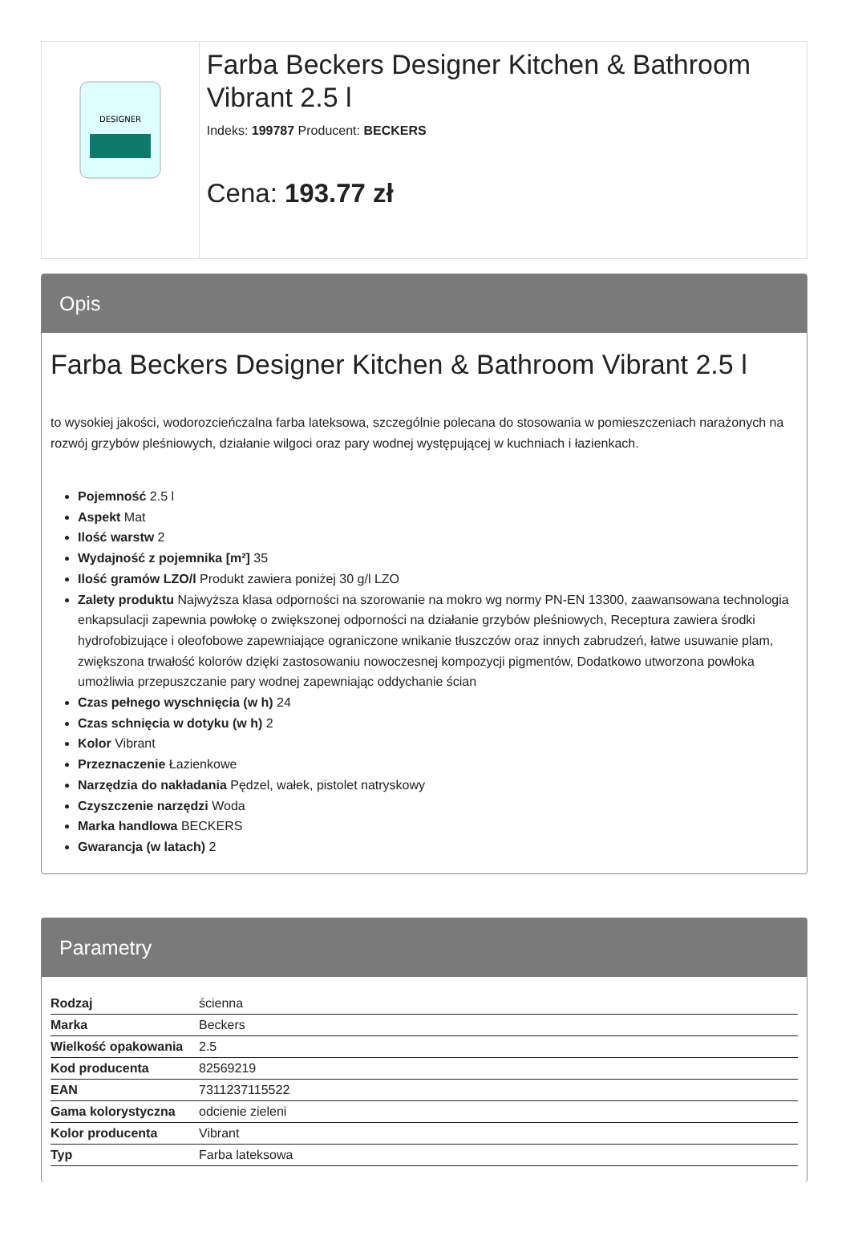DESIGNER
Farba Beckers Designer Kitchen & Bathroom Vibrant 2.5 l
Indeks: 199787 Producent: BECKERS
Cena: 193.77 zł
Opis
Farba Beckers Designer Kitchen & Bathroom Vibrant 2.5 l
to wysokiej jakości, wodorozcieńczalna farba lateksowa, szczególnie polecana do stosowania w pomieszczeniach narażonych na rozwój grzybów pleśniowych, działanie wilgoci oraz pary wodnej występującej w kuchniach i łazienkach.
Pojemność 2.5 l
Aspekt Mat
Ilość warstw 2
Wydajność z pojemnika [m²] 35
Ilość gramów LZO/l Produkt zawiera poniżej 30 g/l LZO
Zalety produktu Najwyższa klasa odporności na szorowanie na mokro wg normy PN-EN 13300, zaawansowana technologia enkapsulacji zapewnia powłokę o zwiększonej odporności na działanie grzybów pleśniowych, Receptura zawiera środki hydrofobizujące i oleofobowe zapewniające ograniczone wnikanie tłuszczów oraz innych zabrudzeń, łatwe usuwanie plam, zwiększona trwałość kolorów dzięki zastosowaniu nowoczesnej kompozycji pigmentów, Dodatkowo utworzona powłoka umożliwia przepuszczanie pary wodnej zapewniając oddychanie ścian
Czas pełnego wyschnięcia (w h) 24
Czas schnięcia w dotyku (w h) 2
Kolor Vibrant
Przeznaczenie Łazienkowe
Narzędzia do nakładania Pędzel, wałek, pistolet natryskowy
Czyszczenie narzędzi Woda
Marka handlowa BECKERS
Gwarancja (w latach) 2
Parametry
| Rodzaj | ścienna |
| Marka | Beckers |
| Wielkość opakowania | 2.5 |
| Kod producenta | 82569219 |
| EAN | 7311237115522 |
| Gama kolorystyczna | odcienie zieleni |
| Kolor producenta | Vibrant |
| Typ | Farba lateksowa |